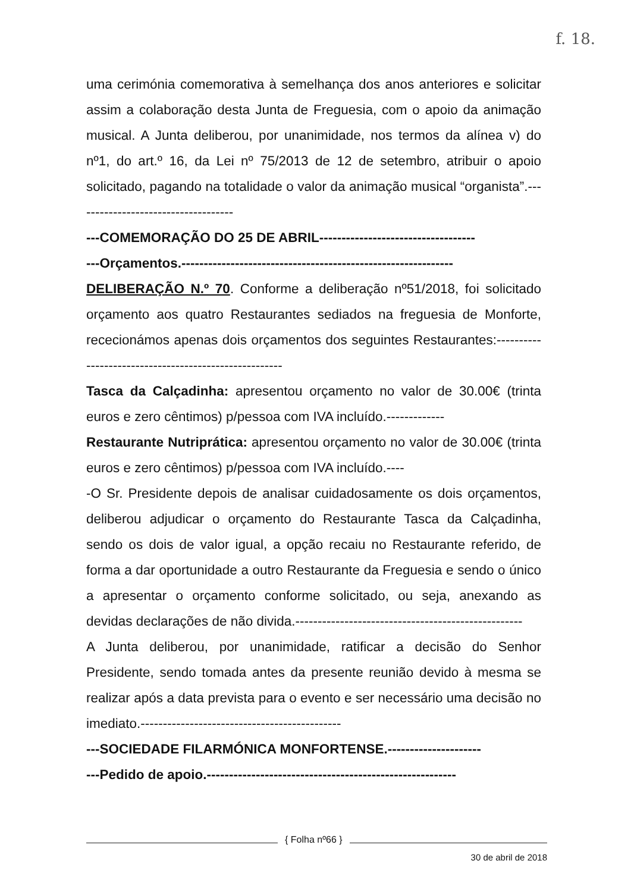f. 18.
uma cerimónia comemorativa à semelhança dos anos anteriores e solicitar assim a colaboração desta Junta de Freguesia, com o apoio da animação musical. A Junta deliberou, por unanimidade, nos termos da alínea v) do nº1, do art.º 16, da Lei nº 75/2013 de 12 de setembro, atribuir o apoio solicitado, pagando na totalidade o valor da animação musical “organista”.------------------------------------
---COMEMORAÇÃO DO 25 DE ABRIL-----------------------------------
---Orçamentos.-------------------------------------------------------------
DELIBERAÇÃO N.º 70. Conforme a deliberação nº51/2018, foi solicitado orçamento aos quatro Restaurantes sediados na freguesia de Monforte, rececionámos apenas dois orçamentos dos seguintes Restaurantes:------------------------------------------------------
Tasca da Calçadinha: apresentou orçamento no valor de 30.00€ (trinta euros e zero cêntimos) p/pessoa com IVA incluído.-------------
Restaurante Nutriprática: apresentou orçamento no valor de 30.00€ (trinta euros e zero cêntimos) p/pessoa com IVA incluído.----
-O Sr. Presidente depois de analisar cuidadosamente os dois orçamentos, deliberou adjudicar o orçamento do Restaurante Tasca da Calçadinha, sendo os dois de valor igual, a opção recaiu no Restaurante referido, de forma a dar oportunidade a outro Restaurante da Freguesia e sendo o único a apresentar o orçamento conforme solicitado, ou seja, anexando as devidas declarações de não divida.---------------------------------------------------
A Junta deliberou, por unanimidade, ratificar a decisão do Senhor Presidente, sendo tomada antes da presente reunião devido à mesma se realizar após a data prevista para o evento e ser necessário uma decisão no imediato.---------------------------------------------
---SOCIEDADE FILARMÓNICA MONFORTENSE.---------------------
---Pedido de apoio.--------------------------------------------------------
{ Folha nº66 }
30 de abril de 2018